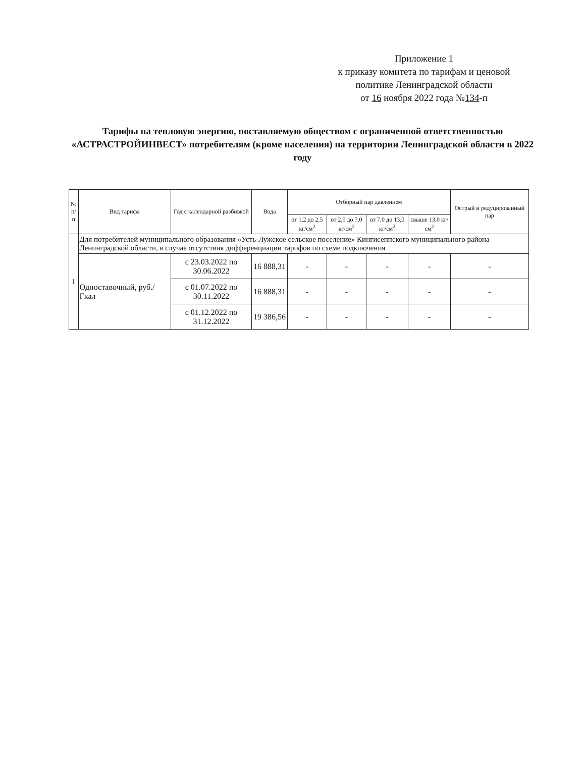Приложение 1
к приказу комитета по тарифам и ценовой политике Ленинградской области
от 16 ноября 2022 года №134-п
Тарифы на тепловую энергию, поставляемую обществом с ограниченной ответственностью «АСТРАСТРОЙИНВЕСТ» потребителям (кроме населения) на территории Ленинградской области в 2022 году
| № п/п | Вид тарифа | Год с календарной разбивкой | Вода | Отборный пар давлением | | | | Острый и редуцированный пар |
| --- | --- | --- | --- | --- | --- | --- | --- | --- |
| | | | | от 1,2 до 2,5 кг/см<sup>2</sup> | от 2,5 до 7,0 кг/см<sup>2</sup> | от 7,0 до 13,0 кг/см<sup>2</sup> | свыше 13,0 кг/см<sup>2</sup> | |
| 1 | Для потребителей муниципального образования «Усть-Лужское сельское поселение» Кингисеппского муниципального района Ленинградской области, в случае отсутствия дифференциации тарифов по схеме подключения | | | | | | | |
| | Одноставочный, руб./Гкал | с 23.03.2022 по 30.06.2022 | 16 888,31 | - | - | - | - | - |
| | | с 01.07.2022 по 30.11.2022 | 16 888,31 | - | - | - | - | - |
| | | с 01.12.2022 по 31.12.2022 | 19 386,56 | - | - | - | - | - |